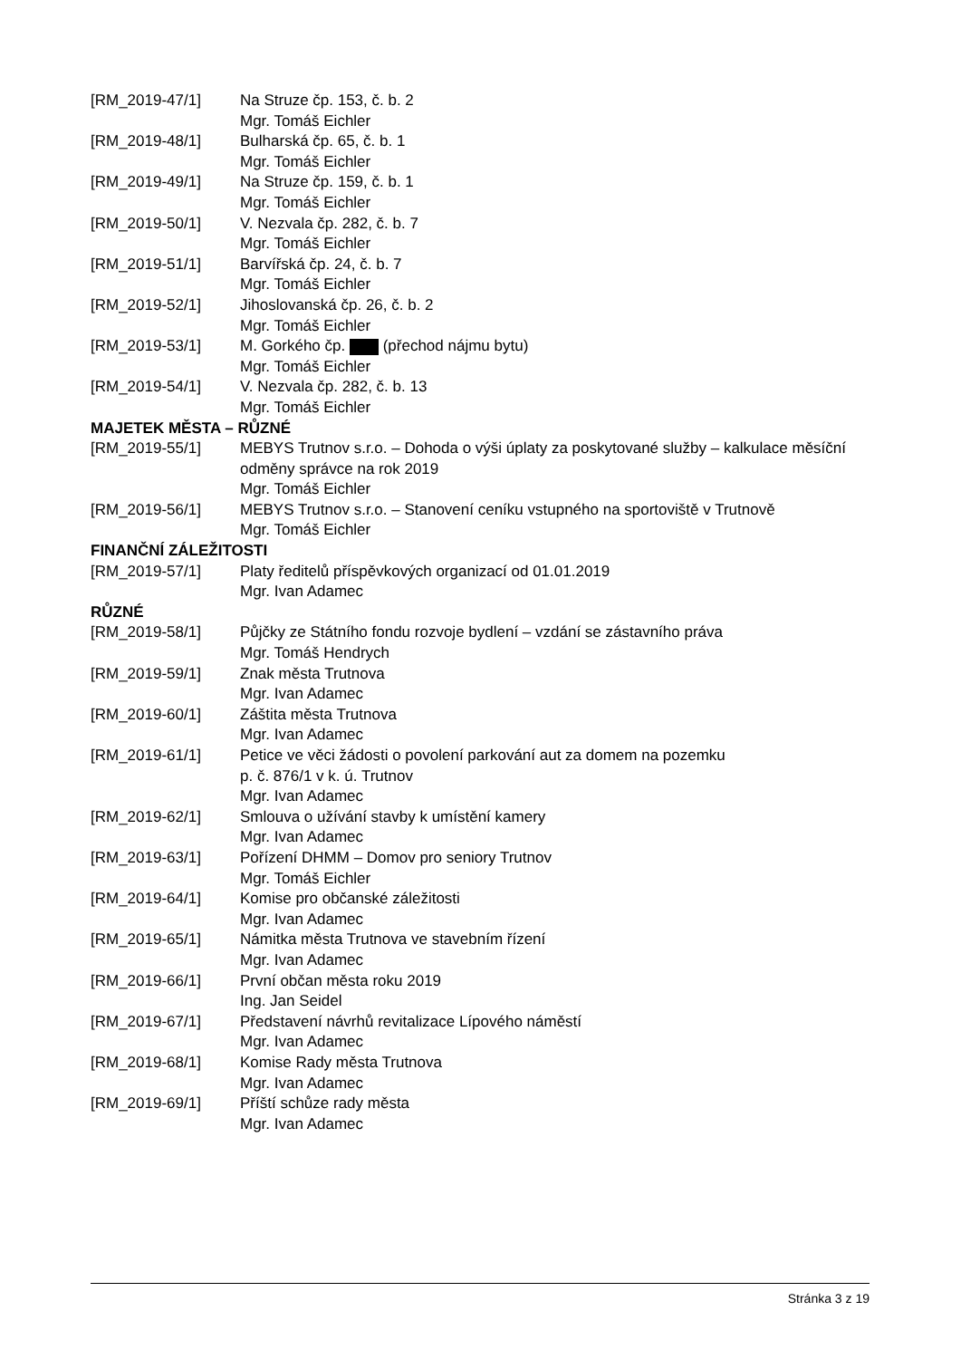[RM_2019-47/1] Na Struze čp. 153, č. b. 2
Mgr. Tomáš Eichler
[RM_2019-48/1] Bulharská čp. 65, č. b. 1
Mgr. Tomáš Eichler
[RM_2019-49/1] Na Struze čp. 159, č. b. 1
Mgr. Tomáš Eichler
[RM_2019-50/1] V. Nezvala čp. 282, č. b. 7
Mgr. Tomáš Eichler
[RM_2019-51/1] Barvířská čp. 24, č. b. 7
Mgr. Tomáš Eichler
[RM_2019-52/1] Jihoslovanská čp. 26, č. b. 2
Mgr. Tomáš Eichler
[RM_2019-53/1] M. Gorkého čp. (přechod nájmu bytu)
Mgr. Tomáš Eichler
[RM_2019-54/1] V. Nezvala čp. 282, č. b. 13
Mgr. Tomáš Eichler
MAJETEK MĚSTA – RŮZNÉ
[RM_2019-55/1] MEBYS Trutnov s.r.o. – Dohoda o výši úplaty za poskytované služby – kalkulace měsíční odměny správce na rok 2019
Mgr. Tomáš Eichler
[RM_2019-56/1] MEBYS Trutnov s.r.o. – Stanovení ceníku vstupného na sportoviště v Trutnově
Mgr. Tomáš Eichler
FINANČNÍ ZÁLEŽITOSTI
[RM_2019-57/1] Platy ředitelů příspěvkových organizací od 01.01.2019
Mgr. Ivan Adamec
RŮZNÉ
[RM_2019-58/1] Půjčky ze Státního fondu rozvoje bydlení – vzdání se zástavního práva
Mgr. Tomáš Hendrych
[RM_2019-59/1] Znak města Trutnova
Mgr. Ivan Adamec
[RM_2019-60/1] Záštita města Trutnova
Mgr. Ivan Adamec
[RM_2019-61/1] Petice ve věci žádosti o povolení parkování aut za domem na pozemku
p. č. 876/1 v k. ú. Trutnov
Mgr. Ivan Adamec
[RM_2019-62/1] Smlouva o užívání stavby k umístění kamery
Mgr. Ivan Adamec
[RM_2019-63/1] Pořízení DHMM – Domov pro seniory Trutnov
Mgr. Tomáš Eichler
[RM_2019-64/1] Komise pro občanské záležitosti
Mgr. Ivan Adamec
[RM_2019-65/1] Námitka města Trutnova ve stavebním řízení
Mgr. Ivan Adamec
[RM_2019-66/1] První občan města roku 2019
Ing. Jan Seidel
[RM_2019-67/1] Představení návrhů revitalizace Lípového náměstí
Mgr. Ivan Adamec
[RM_2019-68/1] Komise Rady města Trutnova
Mgr. Ivan Adamec
[RM_2019-69/1] Příští schůze rady města
Mgr. Ivan Adamec
Stránka 3 z 19